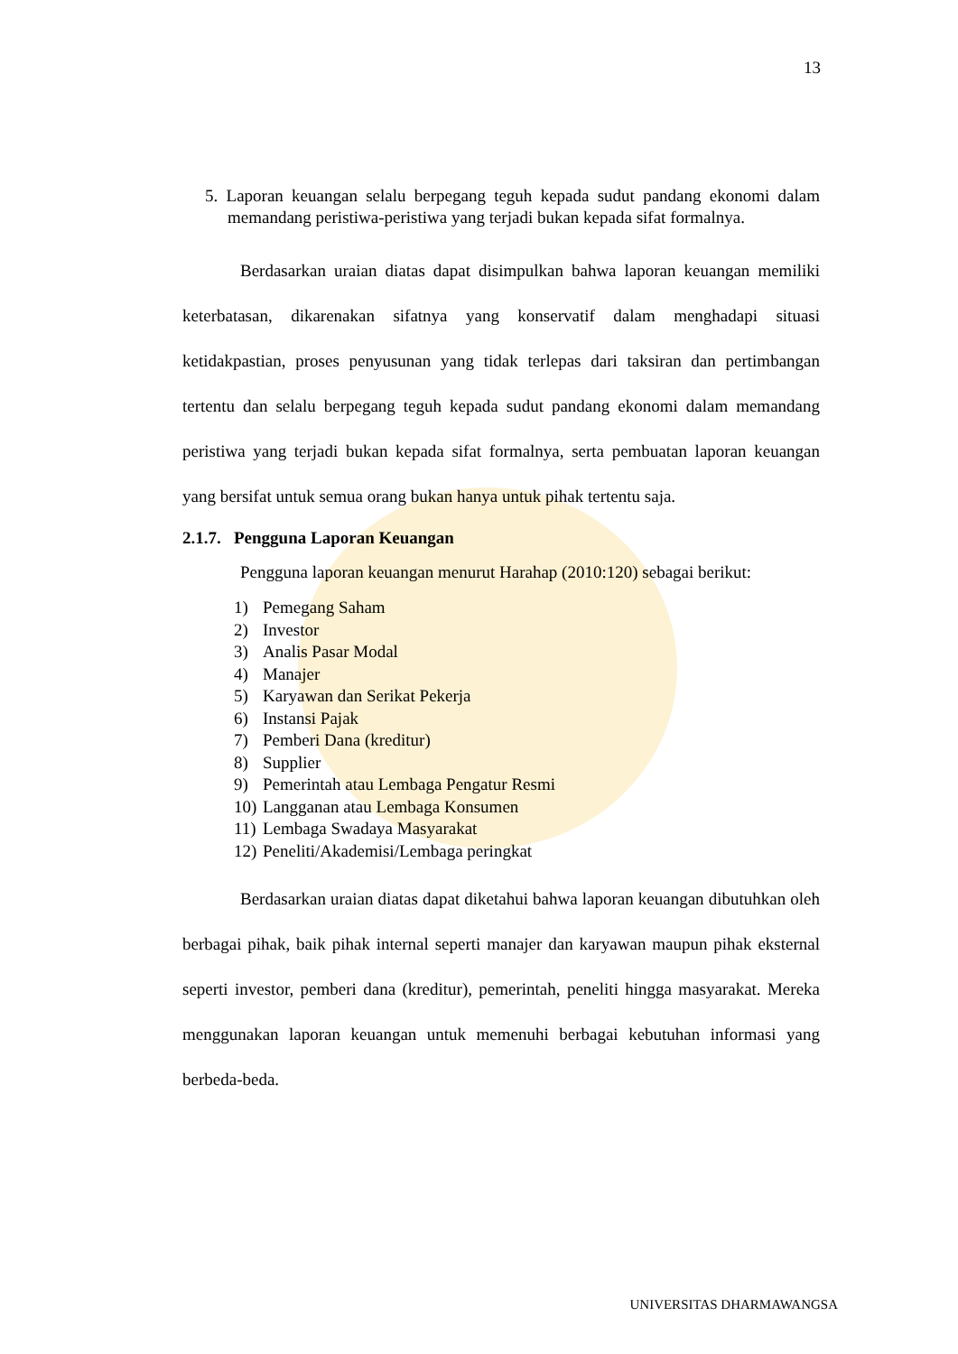13
5. Laporan keuangan selalu berpegang teguh kepada sudut pandang ekonomi dalam memandang peristiwa-peristiwa yang terjadi bukan kepada sifat formalnya.
Berdasarkan uraian diatas dapat disimpulkan bahwa laporan keuangan memiliki keterbatasan, dikarenakan sifatnya yang konservatif dalam menghadapi situasi ketidakpastian, proses penyusunan yang tidak terlepas dari taksiran dan pertimbangan tertentu dan selalu berpegang teguh kepada sudut pandang ekonomi dalam memandang peristiwa yang terjadi bukan kepada sifat formalnya, serta pembuatan laporan keuangan yang bersifat untuk semua orang bukan hanya untuk pihak tertentu saja.
2.1.7. Pengguna Laporan Keuangan
Pengguna laporan keuangan menurut Harahap (2010:120) sebagai berikut:
1) Pemegang Saham
2) Investor
3) Analis Pasar Modal
4) Manajer
5) Karyawan dan Serikat Pekerja
6) Instansi Pajak
7) Pemberi Dana (kreditur)
8) Supplier
9) Pemerintah atau Lembaga Pengatur Resmi
10) Langganan atau Lembaga Konsumen
11) Lembaga Swadaya Masyarakat
12) Peneliti/Akademisi/Lembaga peringkat
Berdasarkan uraian diatas dapat diketahui bahwa laporan keuangan dibutuhkan oleh berbagai pihak, baik pihak internal seperti manajer dan karyawan maupun pihak eksternal seperti investor, pemberi dana (kreditur), pemerintah, peneliti hingga masyarakat. Mereka menggunakan laporan keuangan untuk memenuhi berbagai kebutuhan informasi yang berbeda-beda.
UNIVERSITAS DHARMAWANGSA